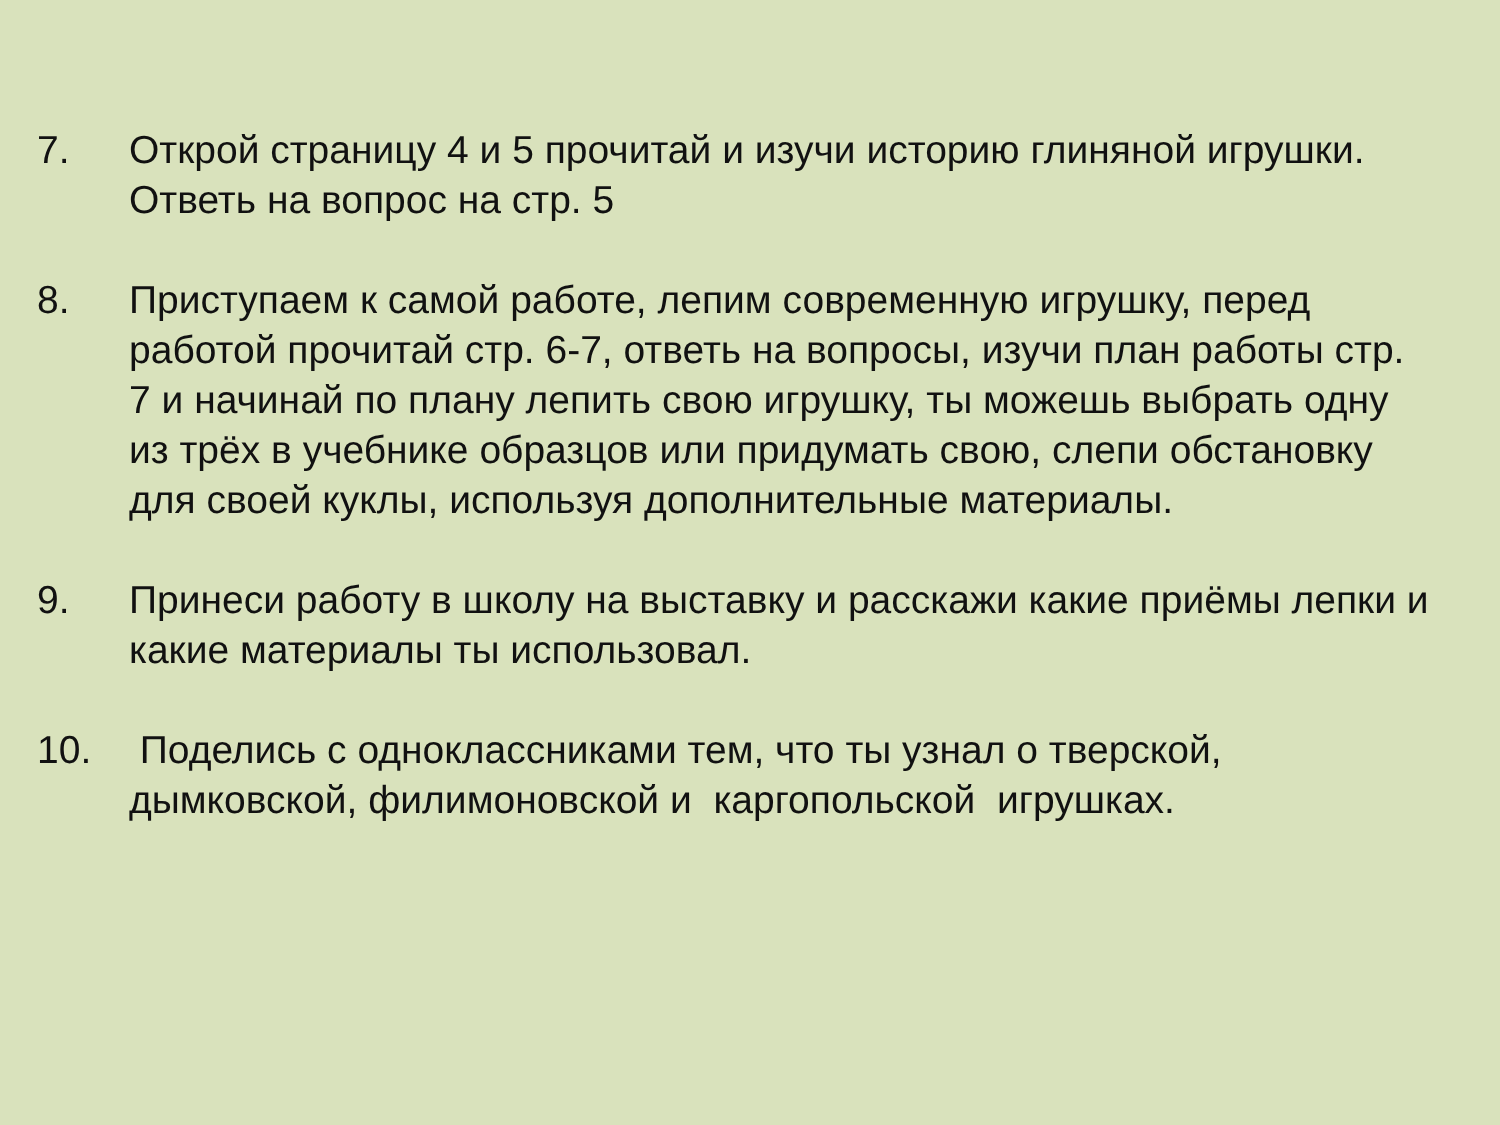7. Открой страницу 4 и 5 прочитай и изучи историю глиняной игрушки. Ответь на вопрос на стр. 5
8. Приступаем к самой работе, лепим современную игрушку, перед работой прочитай стр. 6-7, ответь на вопросы, изучи план работы стр. 7 и начинай по плану лепить свою игрушку, ты можешь выбрать одну из трёх в учебнике образцов или придумать свою, слепи обстановку для своей куклы, используя дополнительные материалы.
9. Принеси работу в школу на выставку и расскажи какие приёмы лепки и какие материалы ты использовал.
10. Поделись с одноклассниками тем, что ты узнал о тверской, дымковской, филимоновской и каргопольской игрушках.